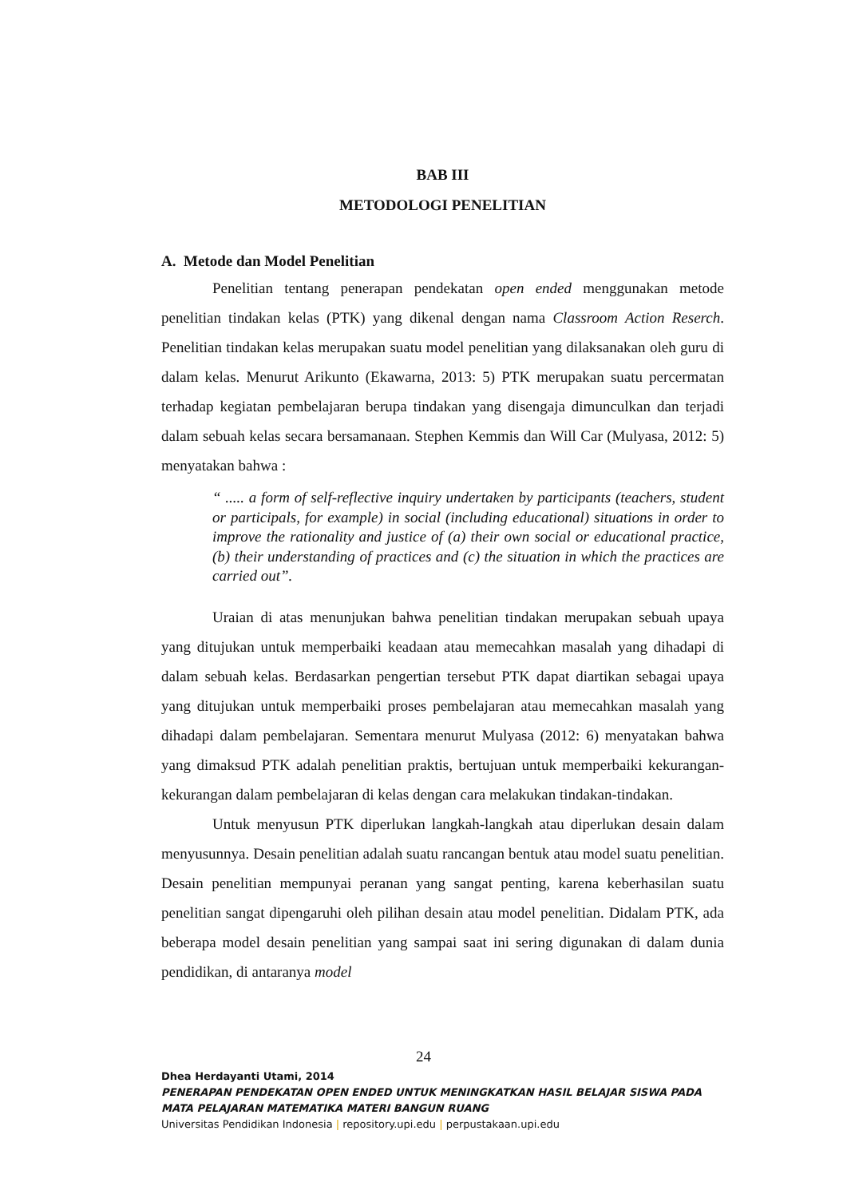BAB III
METODOLOGI PENELITIAN
A. Metode dan Model Penelitian
Penelitian tentang penerapan pendekatan open ended menggunakan metode penelitian tindakan kelas (PTK) yang dikenal dengan nama Classroom Action Reserch. Penelitian tindakan kelas merupakan suatu model penelitian yang dilaksanakan oleh guru di dalam kelas. Menurut Arikunto (Ekawarna, 2013: 5) PTK merupakan suatu percermatan terhadap kegiatan pembelajaran berupa tindakan yang disengaja dimunculkan dan terjadi dalam sebuah kelas secara bersamanaan. Stephen Kemmis dan Will Car (Mulyasa, 2012: 5) menyatakan bahwa :
“ ..... a form of self-reflective inquiry undertaken by participants (teachers, student or participals, for example) in social (including educational) situations in order to improve the rationality and justice of (a) their own social or educational practice, (b) their understanding of practices and (c) the situation in which the practices are carried out”.
Uraian di atas menunjukan bahwa penelitian tindakan merupakan sebuah upaya yang ditujukan untuk memperbaiki keadaan atau memecahkan masalah yang dihadapi di dalam sebuah kelas. Berdasarkan pengertian tersebut PTK dapat diartikan sebagai upaya yang ditujukan untuk memperbaiki proses pembelajaran atau memecahkan masalah yang dihadapi dalam pembelajaran. Sementara menurut Mulyasa (2012: 6) menyatakan bahwa yang dimaksud PTK adalah penelitian praktis, bertujuan untuk memperbaiki kekurangan-kekurangan dalam pembelajaran di kelas dengan cara melakukan tindakan-tindakan.
Untuk menyusun PTK diperlukan langkah-langkah atau diperlukan desain dalam menyusunnya. Desain penelitian adalah suatu rancangan bentuk atau model suatu penelitian. Desain penelitian mempunyai peranan yang sangat penting, karena keberhasilan suatu penelitian sangat dipengaruhi oleh pilihan desain atau model penelitian. Didalam PTK, ada beberapa model desain penelitian yang sampai saat ini sering digunakan di dalam dunia pendidikan, di antaranya model
24
Dhea Herdayanti Utami, 2014
PENERAPAN PENDEKATAN OPEN ENDED UNTUK MENINGKATKAN HASIL BELAJAR SISWA PADA
MATA PELAJARAN MATEMATIKA MATERI BANGUN RUANG
Universitas Pendidikan Indonesia | repository.upi.edu | perpustakaan.upi.edu